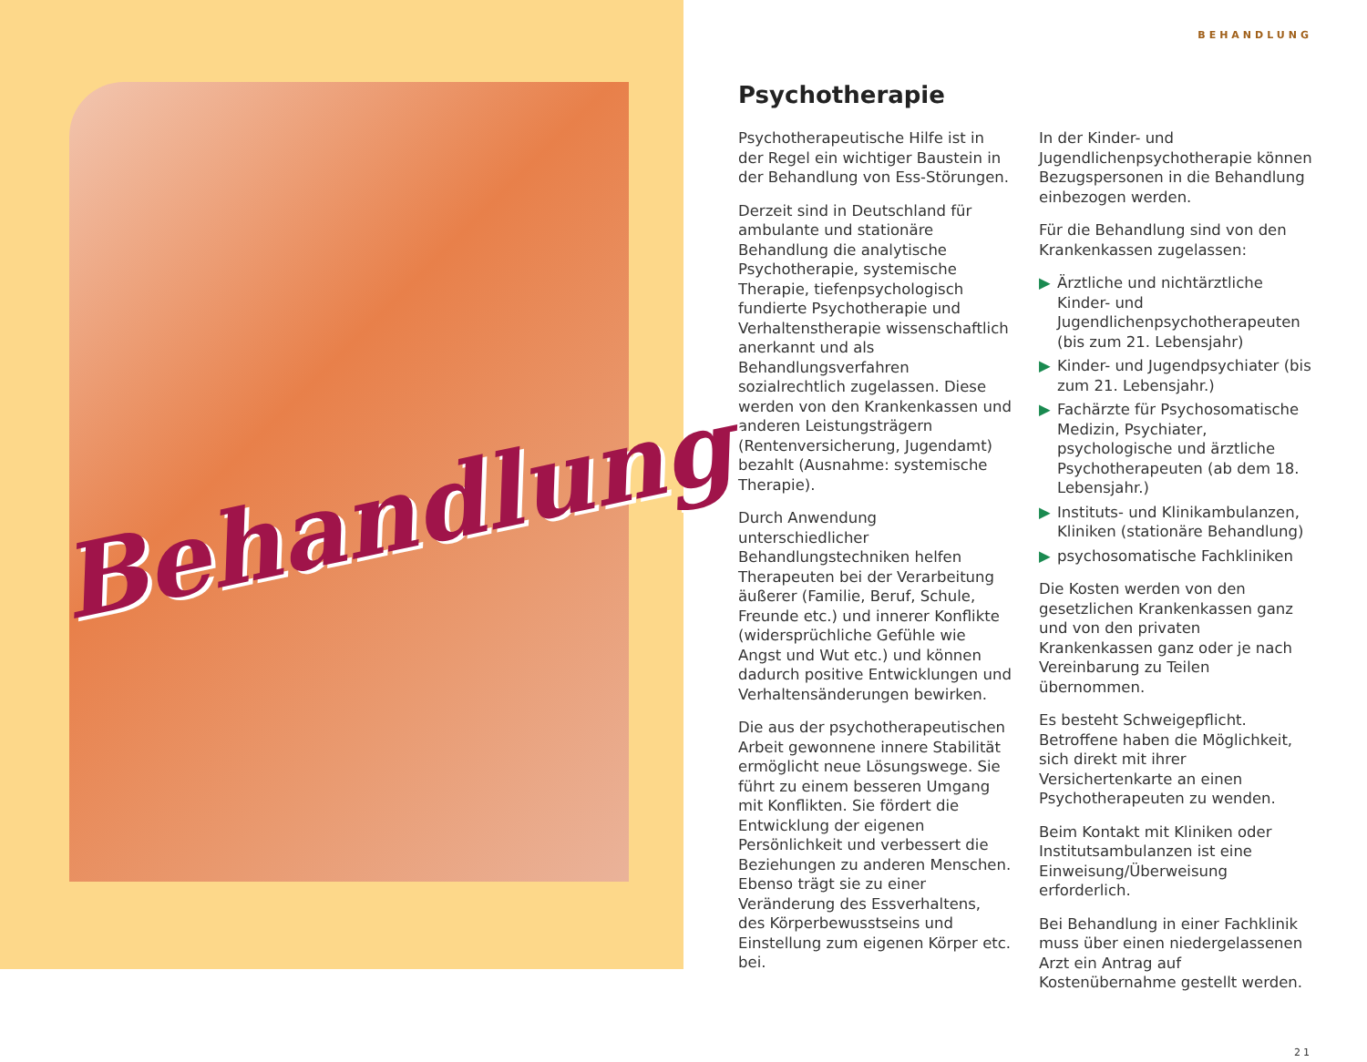Behandlung
BEHANDLUNG
Psychotherapie
Psychotherapeutische Hilfe ist in der Regel ein wichtiger Baustein in der Behandlung von Ess-Störungen.
Derzeit sind in Deutschland für ambulante und stationäre Behandlung die analytische Psychotherapie, systemische Therapie, tiefenpsychologisch fundierte Psychotherapie und Verhaltenstherapie wissenschaftlich anerkannt und als Behandlungsverfahren sozialrechtlich zugelassen. Diese werden von den Krankenkassen und anderen Leistungsträgern (Rentenversicherung, Jugendamt) bezahlt (Ausnahme: systemische Therapie).
Durch Anwendung unterschiedlicher Behandlungstechniken helfen Therapeuten bei der Verarbeitung äußerer (Familie, Beruf, Schule, Freunde etc.) und innerer Konflikte (widersprüchliche Gefühle wie Angst und Wut etc.) und können dadurch positive Entwicklungen und Verhaltensänderungen bewirken.
Die aus der psychotherapeutischen Arbeit gewonnene innere Stabilität ermöglicht neue Lösungswege. Sie führt zu einem besseren Umgang mit Konflikten. Sie fördert die Entwicklung der eigenen Persönlichkeit und verbessert die Beziehungen zu anderen Menschen. Ebenso trägt sie zu einer Veränderung des Essverhaltens, des Körperbewusstseins und Einstellung zum eigenen Körper etc. bei.
In der Kinder- und Jugendlichenpsychotherapie können Bezugspersonen in die Behandlung einbezogen werden.
Für die Behandlung sind von den Krankenkassen zugelassen:
▶ Ärztliche und nichtärztliche Kinder- und Jugendlichenpsychotherapeuten (bis zum 21. Lebensjahr)
▶ Kinder- und Jugendpsychiater (bis zum 21. Lebensjahr.)
▶ Fachärzte für Psychosomatische Medizin, Psychiater, psychologische und ärztliche Psychotherapeuten (ab dem 18. Lebensjahr.)
▶ Instituts- und Klinikambulanzen, Kliniken (stationäre Behandlung)
▶ psychosomatische Fachkliniken
Die Kosten werden von den gesetzlichen Krankenkassen ganz und von den privaten Krankenkassen ganz oder je nach Vereinbarung zu Teilen übernommen.
Es besteht Schweigepflicht. Betroffene haben die Möglichkeit, sich direkt mit ihrer Versichertenkarte an einen Psychotherapeuten zu wenden.
Beim Kontakt mit Kliniken oder Institutsambulanzen ist eine Einweisung/Überweisung erforderlich.
Bei Behandlung in einer Fachklinik muss über einen niedergelassenen Arzt ein Antrag auf Kostenübernahme gestellt werden.
21